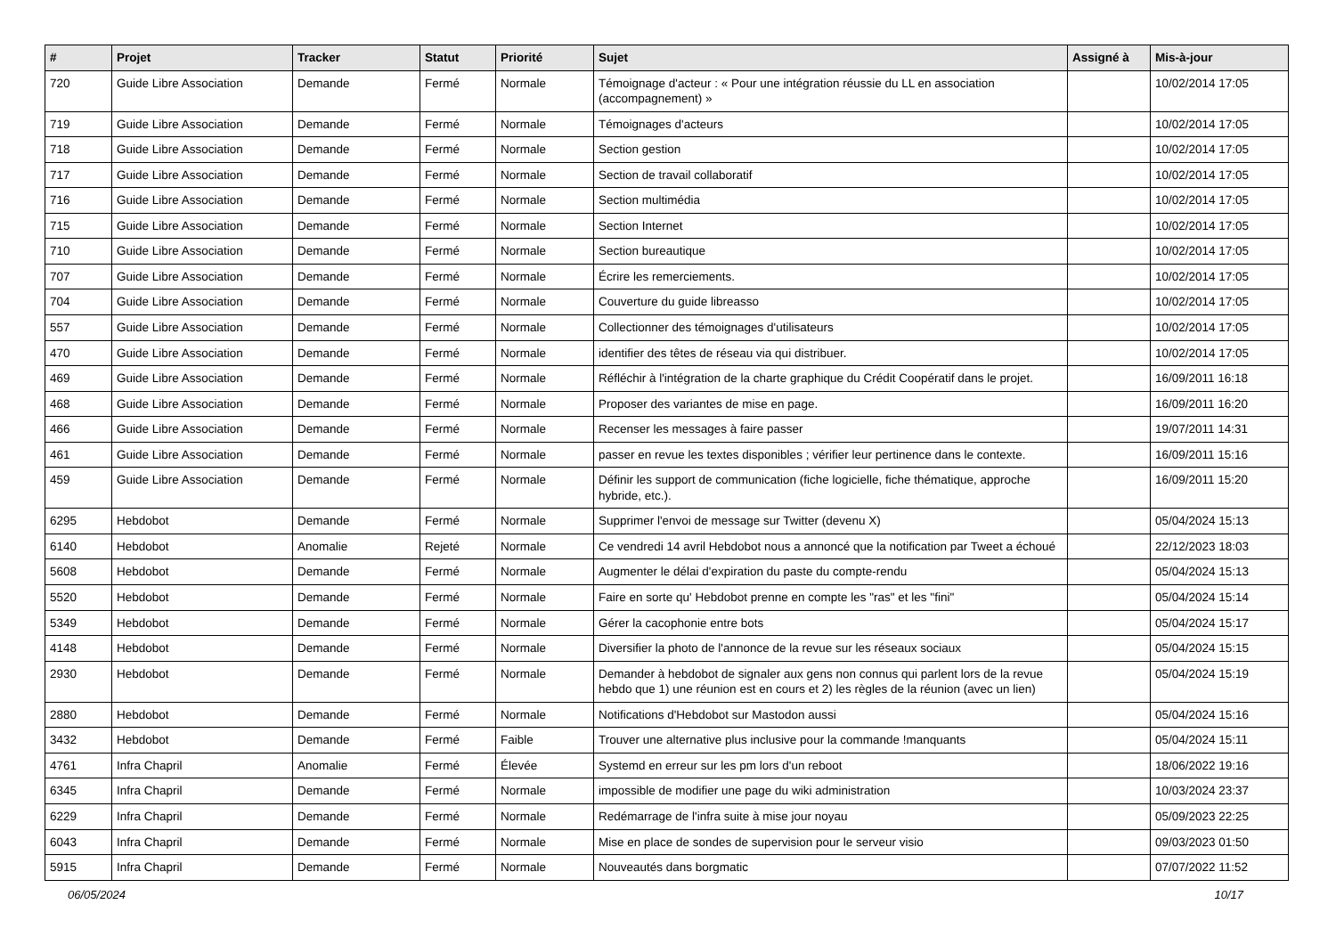| # | Projet | Tracker | Statut | Priorité | Sujet | Assigné à | Mis-à-jour |
| --- | --- | --- | --- | --- | --- | --- | --- |
| 720 | Guide Libre Association | Demande | Fermé | Normale | Témoignage d'acteur : « Pour une intégration réussie du LL en association (accompagnement) » | | 10/02/2014 17:05 |
| 719 | Guide Libre Association | Demande | Fermé | Normale | Témoignages d'acteurs | | 10/02/2014 17:05 |
| 718 | Guide Libre Association | Demande | Fermé | Normale | Section gestion | | 10/02/2014 17:05 |
| 717 | Guide Libre Association | Demande | Fermé | Normale | Section de travail collaboratif | | 10/02/2014 17:05 |
| 716 | Guide Libre Association | Demande | Fermé | Normale | Section multimédia | | 10/02/2014 17:05 |
| 715 | Guide Libre Association | Demande | Fermé | Normale | Section Internet | | 10/02/2014 17:05 |
| 710 | Guide Libre Association | Demande | Fermé | Normale | Section bureautique | | 10/02/2014 17:05 |
| 707 | Guide Libre Association | Demande | Fermé | Normale | Écrire les remerciements. | | 10/02/2014 17:05 |
| 704 | Guide Libre Association | Demande | Fermé | Normale | Couverture du guide libreasso | | 10/02/2014 17:05 |
| 557 | Guide Libre Association | Demande | Fermé | Normale | Collectionner des témoignages d'utilisateurs | | 10/02/2014 17:05 |
| 470 | Guide Libre Association | Demande | Fermé | Normale | identifier des têtes de réseau via qui distribuer. | | 10/02/2014 17:05 |
| 469 | Guide Libre Association | Demande | Fermé | Normale | Réfléchir à l'intégration de la charte graphique du Crédit Coopératif dans le projet. | | 16/09/2011 16:18 |
| 468 | Guide Libre Association | Demande | Fermé | Normale | Proposer des variantes de mise en page. | | 16/09/2011 16:20 |
| 466 | Guide Libre Association | Demande | Fermé | Normale | Recenser les messages à faire passer | | 19/07/2011 14:31 |
| 461 | Guide Libre Association | Demande | Fermé | Normale | passer en revue les textes disponibles ; vérifier leur pertinence dans le contexte. | | 16/09/2011 15:16 |
| 459 | Guide Libre Association | Demande | Fermé | Normale | Définir les support de communication (fiche logicielle, fiche thématique, approche hybride, etc.). | | 16/09/2011 15:20 |
| 6295 | Hebdobot | Demande | Fermé | Normale | Supprimer l'envoi de message sur Twitter (devenu X) | | 05/04/2024 15:13 |
| 6140 | Hebdobot | Anomalie | Rejeté | Normale | Ce vendredi 14 avril Hebdobot nous a annoncé que la notification par Tweet a échoué | | 22/12/2023 18:03 |
| 5608 | Hebdobot | Demande | Fermé | Normale | Augmenter le délai d'expiration du paste du compte-rendu | | 05/04/2024 15:13 |
| 5520 | Hebdobot | Demande | Fermé | Normale | Faire en sorte qu' Hebdobot prenne en compte les "ras" et les "fini" | | 05/04/2024 15:14 |
| 5349 | Hebdobot | Demande | Fermé | Normale | Gérer la cacophonie entre bots | | 05/04/2024 15:17 |
| 4148 | Hebdobot | Demande | Fermé | Normale | Diversifier la photo de l'annonce de la revue sur les réseaux sociaux | | 05/04/2024 15:15 |
| 2930 | Hebdobot | Demande | Fermé | Normale | Demander à hebdobot de signaler aux gens non connus qui parlent lors de la revue hebdo que 1) une réunion est en cours et 2) les règles de la réunion (avec un lien) | | 05/04/2024 15:19 |
| 2880 | Hebdobot | Demande | Fermé | Normale | Notifications d'Hebdobot sur Mastodon aussi | | 05/04/2024 15:16 |
| 3432 | Hebdobot | Demande | Fermé | Faible | Trouver une alternative plus inclusive pour la commande !manquants | | 05/04/2024 15:11 |
| 4761 | Infra Chapril | Anomalie | Fermé | Élevée | Systemd en erreur sur les pm lors d'un reboot | | 18/06/2022 19:16 |
| 6345 | Infra Chapril | Demande | Fermé | Normale | impossible de modifier une page du wiki administration | | 10/03/2024 23:37 |
| 6229 | Infra Chapril | Demande | Fermé | Normale | Redémarrage de l'infra suite à mise jour noyau | | 05/09/2023 22:25 |
| 6043 | Infra Chapril | Demande | Fermé | Normale | Mise en place de sondes de supervision pour le serveur visio | | 09/03/2023 01:50 |
| 5915 | Infra Chapril | Demande | Fermé | Normale | Nouveautés dans borgmatic | | 07/07/2022 11:52 |
06/05/2024 10/17